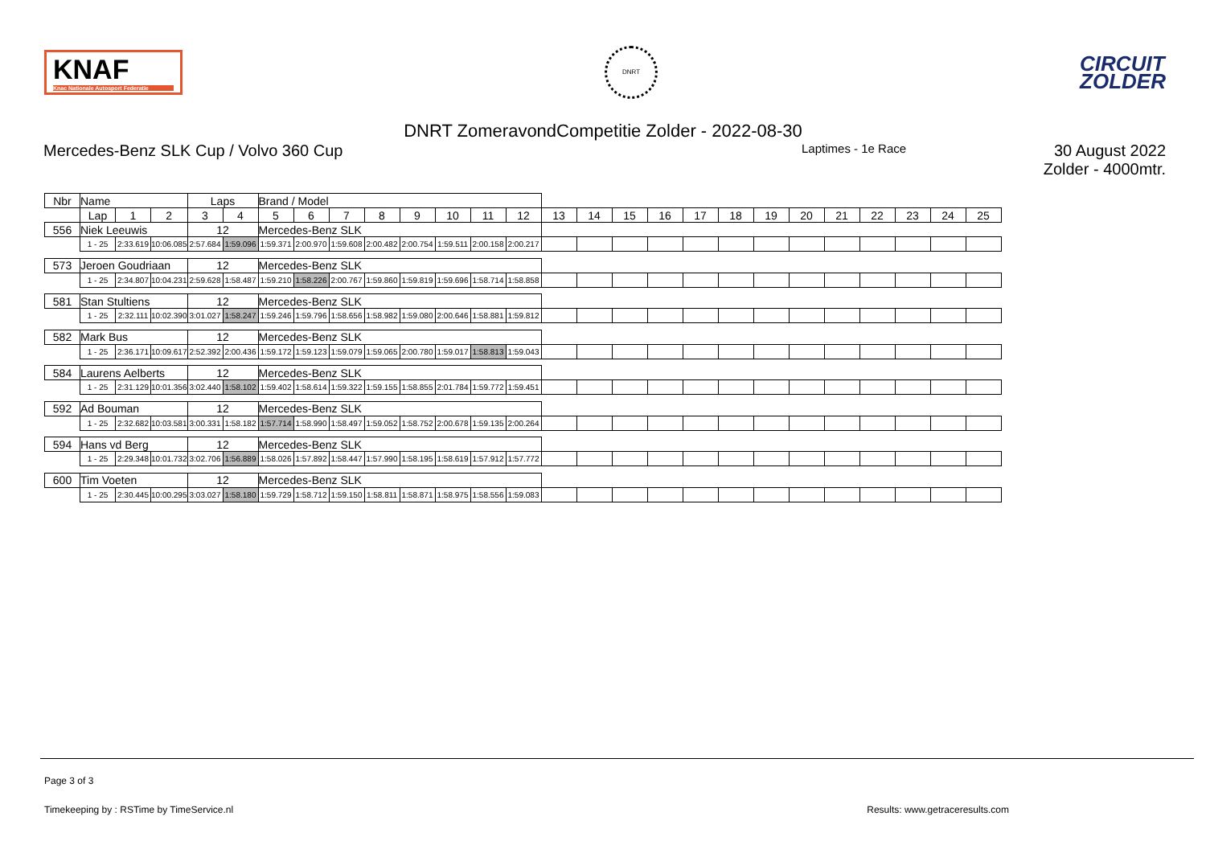KNAF
Knac Nationale Autosport Federatie
DNRT
CIRCUIT
ZOLDER
DNRT ZomeravondCompetitie Zolder - 2022-08-30
Mercedes-Benz SLK Cup / Volvo 360 Cup Laptimes - 1e Race 30 August 2022
Zolder - 4000mtr.
| Nbr | Name | | | | Laps | | Brand / Model | | | | | | | | | | | | | | | | | | | | |
| --- | --- | --- | --- | --- | --- | --- | --- | --- | --- | --- | --- | --- | --- | --- | --- | --- | --- | --- | --- | --- | --- | --- | --- | --- | --- | --- | --- |
| | | Lap | 1 | 2 | 3 | 4 | 5 | 6 | 7 | 8 | 9 | 10 | 11 | 12 | 13 | 14 | 15 | 16 | 17 | 18 | 19 | 20 | 21 | 22 | 23 | 24 | 25 |
| 556 | Niek Leeuwis | | | | 12 | | Mercedes-Benz SLK | | | | | | | | | | | | | | | | | | | | |
| | | 1 - 25 | 2:33.619 | 10:06.085 | 2:57.684 | 1:59.096 | 1:59.371 | 2:00.970 | 1:59.608 | 2:00.482 | 2:00.754 | 1:59.511 | 2:00.158 | 2:00.217 | | | | | | | | | | | | | |
| 573 | Jeroen Goudriaan | | | | 12 | | Mercedes-Benz SLK | | | | | | | | | | | | | | | | | | | | |
| | | 1 - 25 | 2:34.807 | 10:04.231 | 2:59.628 | 1:58.487 | 1:59.210 | 1:58.226 | 2:00.767 | 1:59.860 | 1:59.819 | 1:59.696 | 1:58.714 | 1:58.858 | | | | | | | | | | | | | |
| 581 | Stan Stultiens | | | | 12 | | Mercedes-Benz SLK | | | | | | | | | | | | | | | | | | | | |
| | | 1 - 25 | 2:32.111 | 10:02.390 | 3:01.027 | 1:58.247 | 1:59.246 | 1:59.796 | 1:58.656 | 1:58.982 | 1:59.080 | 2:00.646 | 1:58.881 | 1:59.812 | | | | | | | | | | | | | |
| 582 | Mark Bus | | | | 12 | | Mercedes-Benz SLK | | | | | | | | | | | | | | | | | | | | |
| | | 1 - 25 | 2:36.171 | 10:09.617 | 2:52.392 | 2:00.436 | 1:59.172 | 1:59.123 | 1:59.079 | 1:59.065 | 2:00.780 | 1:59.017 | 1:58.813 | 1:59.043 | | | | | | | | | | | | | |
| 584 | Laurens Aelberts | | | | 12 | | Mercedes-Benz SLK | | | | | | | | | | | | | | | | | | | | |
| | | 1 - 25 | 2:31.129 | 10:01.356 | 3:02.440 | 1:58.102 | 1:59.402 | 1:58.614 | 1:59.322 | 1:59.155 | 1:58.855 | 2:01.784 | 1:59.772 | 1:59.451 | | | | | | | | | | | | | |
| 592 | Ad Bouman | | | | 12 | | Mercedes-Benz SLK | | | | | | | | | | | | | | | | | | | | |
| | | 1 - 25 | 2:32.682 | 10:03.581 | 3:00.331 | 1:58.182 | 1:57.714 | 1:58.990 | 1:58.497 | 1:59.052 | 1:58.752 | 2:00.678 | 1:59.135 | 2:00.264 | | | | | | | | | | | | | |
| 594 | Hans vd Berg | | | | 12 | | Mercedes-Benz SLK | | | | | | | | | | | | | | | | | | | | |
| | | 1 - 25 | 2:29.348 | 10:01.732 | 3:02.706 | 1:56.889 | 1:58.026 | 1:57.892 | 1:58.447 | 1:57.990 | 1:58.195 | 1:58.619 | 1:57.912 | 1:57.772 | | | | | | | | | | | | | |
| 600 | Tim Voeten | | | | 12 | | Mercedes-Benz SLK | | | | | | | | | | | | | | | | | | | | |
| | | 1 - 25 | 2:30.445 | 10:00.295 | 3:03.027 | 1:58.180 | 1:59.729 | 1:58.712 | 1:59.150 | 1:58.811 | 1:58.871 | 1:58.975 | 1:58.556 | 1:59.083 | | | | | | | | | | | | | |
Page 3 of 3
Timekeeping by : RSTime by TimeService.nl Results: www.getraceresults.com